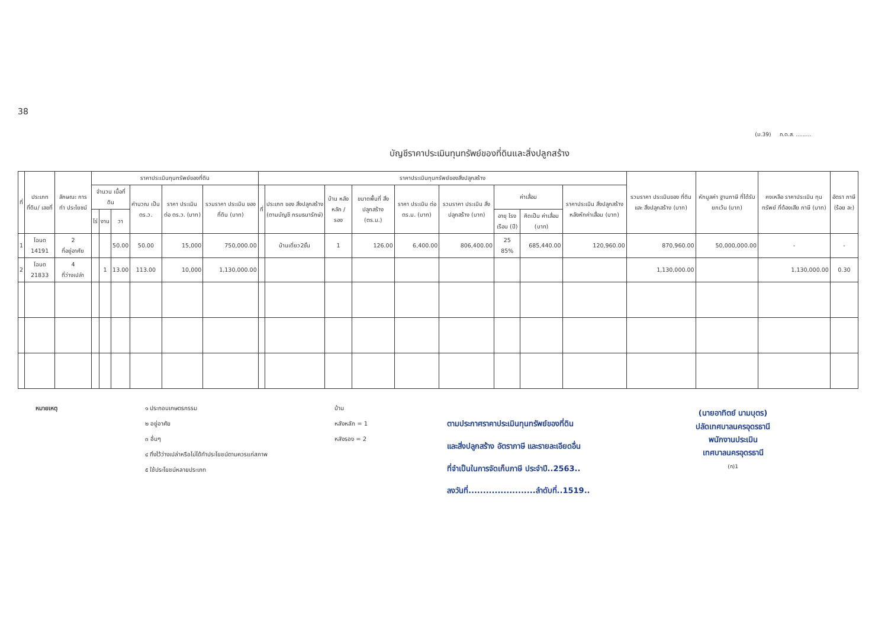38
(ม.39) ภ.ด.ส. .........
บัญชีราคาประเมินทุนทรัพย์ของที่ดินและสิ่งปลูกสร้าง
| ที่ | ประเภทที่ดิน/ เลขที่ | ลักษณะ การทำ ประโยชน์ | ราคาประเมินทุนทรัพย์ของที่ดิน | | | | | | ราคาประเมินทุนทรัพย์ของสิ่งปลูกสร้าง | | | | | | | | | รวมราคา ประเมินของ ที่ดินและ สิ่งปลูกสร้าง (บาท) | หักมูลค่า ฐานภาษี ที่ได้รับ ยกเว้น (บาท) | คงเหลือ ราคาประเมิน ทุนทรัพย์ ที่ต้องเสีย ภาษี (บาท) | อัตรา ภาษี (ร้อย ละ) |
| --- | --- | --- | --- | --- | --- | --- | --- | --- | --- | --- | --- | --- | --- | --- | --- | --- | --- | --- | --- | --- | --- |
| | | | จำนวน เนื้อที่ดิน | | | คำนวณ เป็น ตร.ว. | ราคา ประเมิน ต่อ ตร.ว. (บาท) | รวมราคา ประเมิน ของที่ดิน (บาท) | ที่ | ประเภท ของ สิ่งปลูกสร้าง (ตามบัญชี กรมธนารักษ์) | บ้าน หลัง หลัก / รอง | ขนาดพื้นที่ สิ่งปลูกสร้าง (ตร.ม.) | ราคา ประเมิน ต่อ ตร.ม. (บาท) | รวมราคา ประเมิน สิ่งปลูกสร้าง (บาท) | ค่าเสื่อม | | ราคาประเมิน สิ่งปลูกสร้าง หลังหักค่าเสื่อม (บาท) | | | | |
| | | | ไร่ | งาน | วา | | | | | | | | | | อายุ โรง เรือน (ปี) | คิดเป็น ค่าเสื่อม (บาท) | | | | | |
| 1 | โฉนด 14191 | 2 ที่อยู่อาศัย | | | 50.00 | 50.00 | 15,000 | 750,000.00 | | บ้านเดี่ยว2ชั้น | 1 | 126.00 | 6,400.00 | 806,400.00 | 25 85% | 685,440.00 | 120,960.00 | 870,960.00 | 50,000,000.00 | - | - |
| 2 | โฉนด 21833 | 4 ที่ว่างเปล่า | | 1 | 13.00 | 113.00 | 10,000 | 1,130,000.00 | | | | | | | | | | 1,130,000.00 | | 1,130,000.00 | 0.30 |
หมายเหตุ ๑ ประกอบเกษตรกรรม
๒ อยู่อาศัย
๓ อื่นๆ
๔ ทิ้งไว้ว่างเปล่าหรือไม่ได้ทำประโยชน์ตามควรแก่สภาพ
๕ ใช้ประโยชน์หลายประเภท
บ้าน
หลังหลัก = 1
หลังรอง = 2
ตามประกาศราคาประเมินทุนทรัพย์ของที่ดิน
และสิ่งปลูกสร้าง อัตราภาษี และรายละเอียดอื่น
ที่จำเป็นในการจัดเก็บภาษี ประจำปี..2563..
ลงวันที่.......................ลำดับที่..1519..
(นายอาทิตย์ นามบุตร)
ปลัดเทศบาลนครอุดรธานี
พนักงานประเมิน
เทศบาลนครอุดรธานี
(ก)1